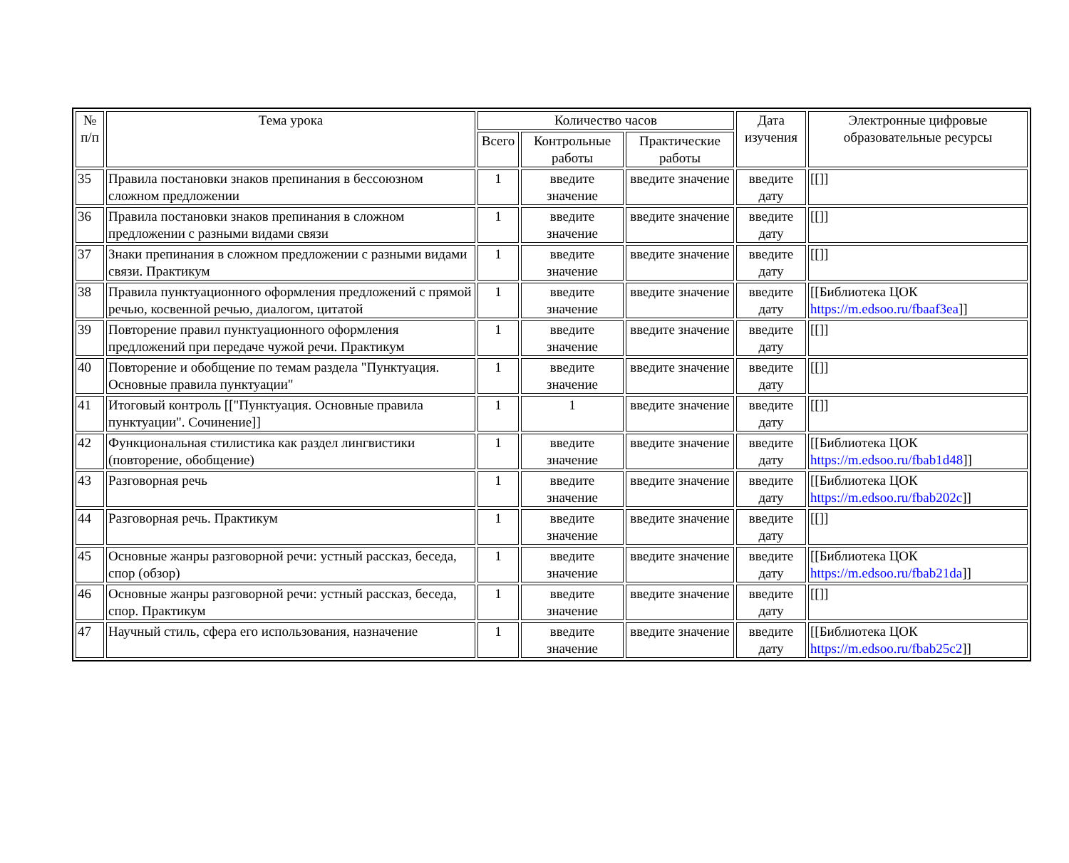| № п/п | Тема урока | Количество часов | | | Дата изучения | Электронные цифровые образовательные ресурсы |
| --- | --- | --- | --- | --- | --- | --- |
| | | Всего | Контрольные работы | Практические работы | | |
| 35 | Правила постановки знаков препинания в бессоюзном сложном предложении | 1 | введите значение | введите значение | введите дату | [[]] |
| 36 | Правила постановки знаков препинания в сложном предложении с разными видами связи | 1 | введите значение | введите значение | введите дату | [[]] |
| 37 | Знаки препинания в сложном предложении с разными видами связи. Практикум | 1 | введите значение | введите значение | введите дату | [[]] |
| 38 | Правила пунктуационного оформления предложений с прямой речью, косвенной речью, диалогом, цитатой | 1 | введите значение | введите значение | введите дату | [[Библиотека ЦОК https://m.edsoo.ru/fbaaf3ea ]] |
| 39 | Повторение правил пунктуационного оформления предложений при передаче чужой речи. Практикум | 1 | введите значение | введите значение | введите дату | [[]] |
| 40 | Повторение и обобщение по темам раздела "Пунктуация. Основные правила пунктуации" | 1 | введите значение | введите значение | введите дату | [[]] |
| 41 | Итоговый контроль [["Пунктуация. Основные правила пунктуации". Сочинение]] | 1 | 1 | введите значение | введите дату | [[]] |
| 42 | Функциональная стилистика как раздел лингвистики (повторение, обобщение) | 1 | введите значение | введите значение | введите дату | [[Библиотека ЦОК https://m.edsoo.ru/fbab1d48 ]] |
| 43 | Разговорная речь | 1 | введите значение | введите значение | введите дату | [[Библиотека ЦОК https://m.edsoo.ru/fbab202c ]] |
| 44 | Разговорная речь. Практикум | 1 | введите значение | введите значение | введите дату | [[]] |
| 45 | Основные жанры разговорной речи: устный рассказ, беседа, спор (обзор) | 1 | введите значение | введите значение | введите дату | [[Библиотека ЦОК https://m.edsoo.ru/fbab21da ]] |
| 46 | Основные жанры разговорной речи: устный рассказ, беседа, спор. Практикум | 1 | введите значение | введите значение | введите дату | [[]] |
| 47 | Научный стиль, сфера его использования, назначение | 1 | введите значение | введите значение | введите дату | [[Библиотека ЦОК https://m.edsoo.ru/fbab25c2 ]] |